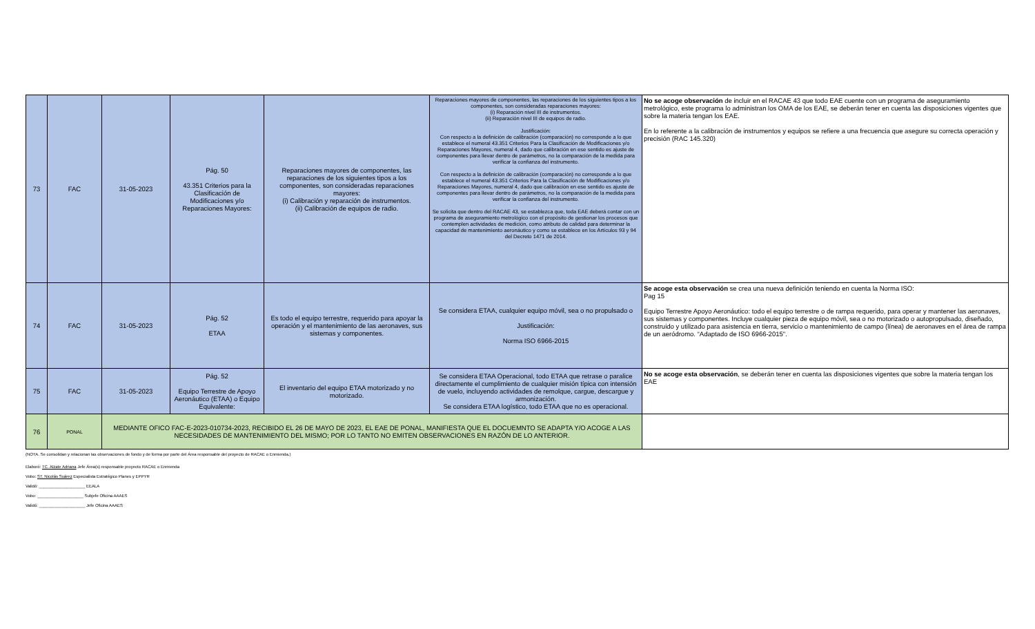| 73 | FAC | 31-05-2023 | Pág. 50 43.351 Criterios para la Clasificación de Modificaciones y/o Reparaciones Mayores: | Reparaciones mayores de componentes, las reparaciones de los siguientes tipos a los componentes, son consideradas reparaciones mayores: (i) Calibración y reparación de instrumentos. (ii) Calibración de equipos de radio. | Reparaciones mayores de componentes, las reparaciones de los siguientes tipos a los componentes, son consideradas reparaciones mayores: (i) Reparación nivel III de instrumentos. (ii) Reparación nivel III de equipos de radio. Justificación: Con respecto a la definición de calibración (comparación) no corresponde a lo que establece el numeral 43.351 Criterios Para la Clasificación de Modificaciones y/o Reparaciones Mayores, numeral 4, dado que calibración en ese sentido es ajuste de componentes para llevar dentro de parámetros, no la comparación de la medida para verificar la confianza del instrumento. Con respecto a la definición de calibración (comparación) no corresponde a lo que establece el numeral 43.351 Criterios Para la Clasificación de Modificaciones y/o Reparaciones Mayores, numeral 4, dado que calibración en ese sentido es ajuste de componentes para llevar dentro de parámetros, no la comparación de la medida para verificar la confianza del instrumento. Se solicita que dentro del RACAE 43, se establezca que, toda EAE deberá contar con un programa de aseguramiento metrológico con el propósito de gestionar los procesos que contemplen actividades de medición, como atributo de calidad para determinar la capacidad de mantenimiento aeronáutico y como se establece en los Artículos 93 y 94 del Decreto 1471 de 2014. | No se acoge observación de incluir en el RACAE 43 que todo EAE cuente con un programa de aseguramiento metrológico, este programa lo administran los OMA de los EAE, se deberán tener en cuenta las disposiciones vigentes que sobre la materia tengan los EAE. En lo referente a la calibración de instrumentos y equipos se refiere a una frecuencia que asegure su correcta operación y precisión (RAC 145.320) |
| 74 | FAC | 31-05-2023 | Pág. 52 ETAA | Es todo el equipo terrestre, requerido para apoyar la operación y el mantenimiento de las aeronaves, sus sistemas y componentes. | Se considera ETAA, cualquier equipo móvil, sea o no propulsado o Justificación: Norma ISO 6966-2015 | Se acoge esta observación se crea una nueva definición teniendo en cuenta la Norma ISO: Pag 15 Equipo Terrestre Apoyo Aeronáutico: todo el equipo terrestre o de rampa requerido, para operar y mantener las aeronaves, sus sistemas y componentes. Incluye cualquier pieza de equipo móvil, sea o no motorizado o autopropulsado, diseñado, construido y utilizado para asistencia en tierra, servicio o mantenimiento de campo (línea) de aeronaves en el área de rampa de un aeródromo. “Adaptado de ISO 6966-2015". |
| 75 | FAC | 31-05-2023 | Pág. 52 Equipo Terrestre de Apoyo Aeronáutico (ETAA) o Equipo Equivalente: | El inventario del equipo ETAA motorizado y no motorizado. | Se considera ETAA Operacional, todo ETAA que retrase o paralice directamente el cumplimiento de cualquier misión típica con intensión de vuelo, incluyendo actividades de remolque, cargue, descargue y armonización. Se considera ETAA logístico, todo ETAA que no es operacional. | No se acoge esta observación , se deberán tener en cuenta las disposiciones vigentes que sobre la materia tengan los EAE |
| 76 | PONAL | MEDIANTE OFICO FAC-E-2023-010734-2023, RECIBIDO EL 26 DE MAYO DE 2023, EL EAE DE PONAL, MANIFIESTA QUE EL DOCUEMNTO SE ADAPTA Y/O ACOGE A LAS NECESIDADES DE MANTENIMIENTO DEL MISMO; POR LO TANTO NO EMITEN OBSERVACIONES EN RAZÓN DE LO ANTERIOR. | | | | |
(NOTA. Se consolidan y relacionan las observaciones de fondo y de forma por parte del Área responsable del proyecto de RACAE o Enmienda.)
Elaboró: TC. Alzate Adriana Jefe Área(s) responsable proyecto RACAE o Enmienda
Vobo: ST. Nicolás Suárez Especialista Estratégico Planes y EPPYR
Validó: ____________________ EEALA
Vobo: ____________________ Subjefe Oficina AAAES
Validó: ____________________ Jefe Oficina AAAES